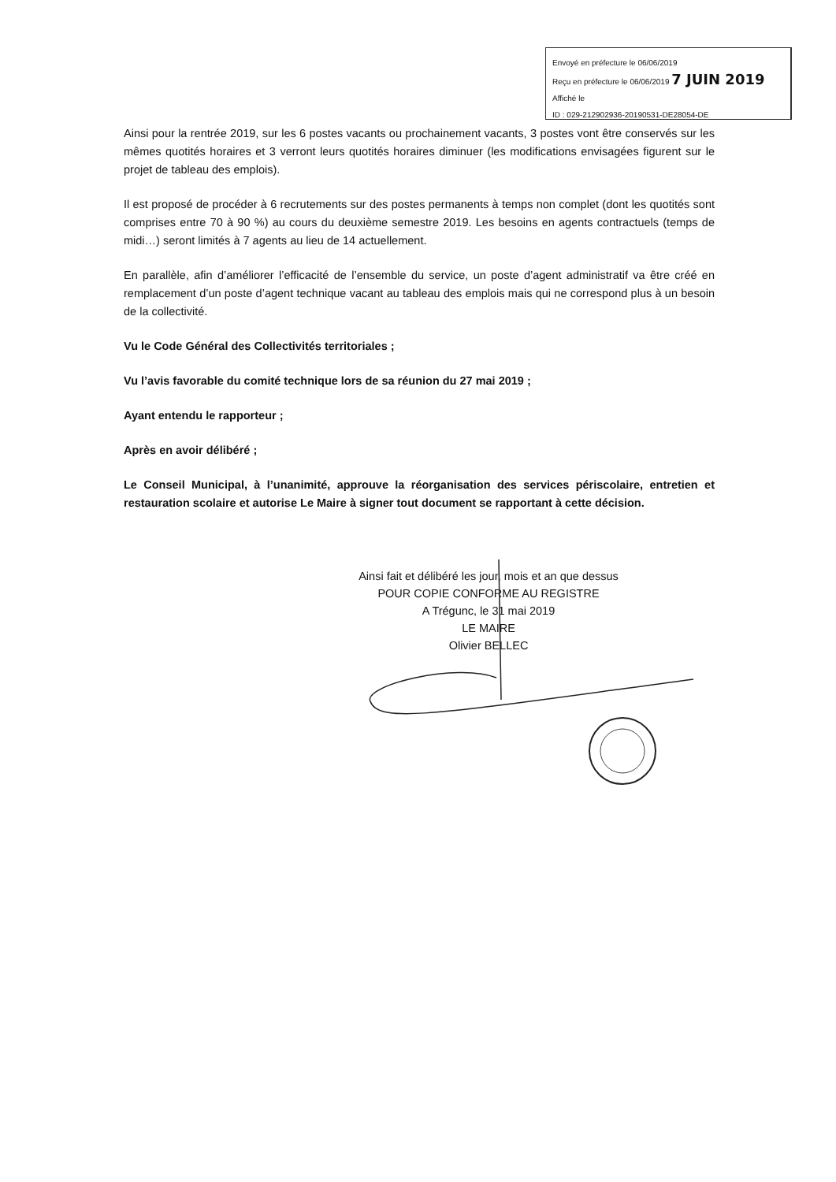Envoyé en préfecture le 06/06/2019
Reçu en préfecture le 06/06/2019 7 JUIN 2019
Affiché le
ID : 029-212902936-20190531-DE28054-DE
Ainsi pour la rentrée 2019, sur les 6 postes vacants ou prochainement vacants, 3 postes vont être conservés sur les mêmes quotités horaires et 3 verront leurs quotités horaires diminuer (les modifications envisagées figurent sur le projet de tableau des emplois).
Il est proposé de procéder à 6 recrutements sur des postes permanents à temps non complet (dont les quotités sont comprises entre 70 à 90 %) au cours du deuxième semestre 2019. Les besoins en agents contractuels (temps de midi…) seront limités à 7 agents au lieu de 14 actuellement.
En parallèle, afin d’améliorer l’efficacité de l’ensemble du service, un poste d’agent administratif va être créé en remplacement d’un poste d’agent technique vacant au tableau des emplois mais qui ne correspond plus à un besoin de la collectivité.
Vu le Code Général des Collectivités territoriales ;
Vu l’avis favorable du comité technique lors de sa réunion du 27 mai 2019 ;
Ayant entendu le rapporteur ;
Après en avoir délibéré ;
Le Conseil Municipal, à l’unanimité, approuve la réorganisation des services périscolaire, entretien et restauration scolaire et autorise Le Maire à signer tout document se rapportant à cette décision.
Ainsi fait et délibéré les jour, mois et an que dessus
POUR COPIE CONFORME AU REGISTRE
A Trégunc, le 31 mai 2019
LE MAIRE
Olivier BELLEC